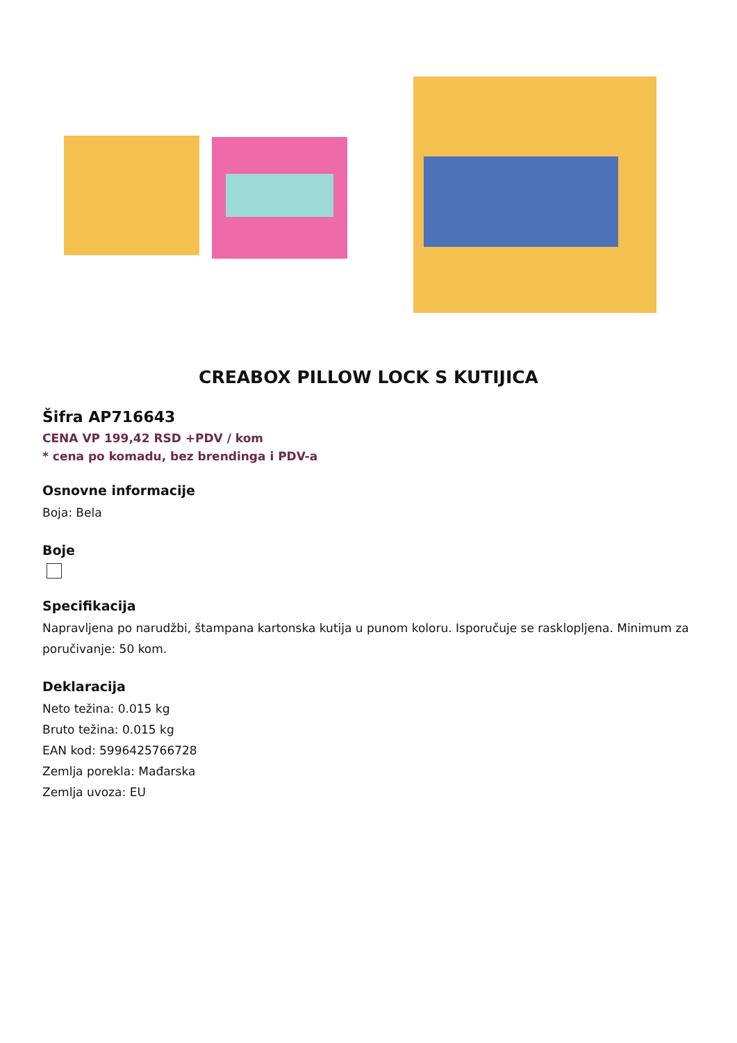CREABOX PILLOW LOCK S KUTIJICA
Šifra AP716643
CENA VP 199,42 RSD +PDV / kom
* cena po komadu, bez brendinga i PDV-a
Osnovne informacije
Boja: Bela
Boje
Specifikacija
Napravljena po narudžbi, štampana kartonska kutija u punom koloru. Isporučuje se rasklopljena. Minimum za poručivanje: 50 kom.
Deklaracija
Neto težina: 0.015 kg
Bruto težina: 0.015 kg
EAN kod: 5996425766728
Zemlja porekla: Mađarska
Zemlja uvoza: EU